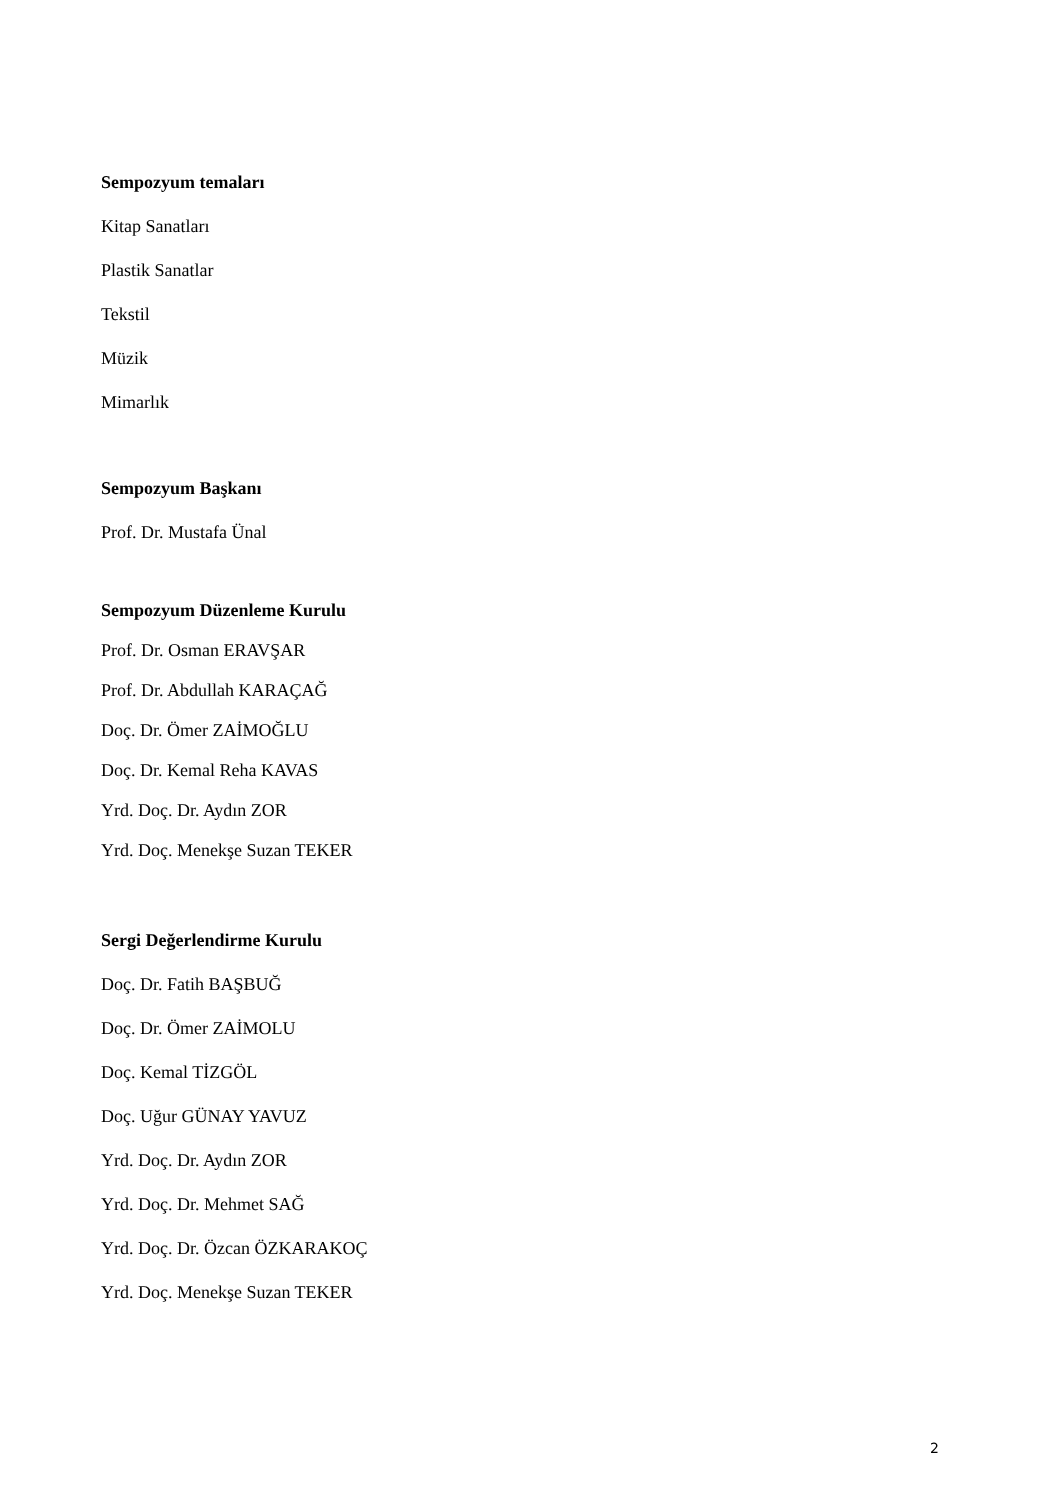Sempozyum temaları
Kitap Sanatları
Plastik Sanatlar
Tekstil
Müzik
Mimarlık
Sempozyum Başkanı
Prof. Dr. Mustafa Ünal
Sempozyum Düzenleme Kurulu
Prof. Dr. Osman ERAVŞAR
Prof. Dr. Abdullah KARAÇAĞ
Doç. Dr. Ömer ZAİMOĞLU
Doç. Dr. Kemal Reha KAVAS
Yrd. Doç. Dr. Aydın ZOR
Yrd. Doç. Menekşe Suzan TEKER
Sergi Değerlendirme Kurulu
Doç. Dr. Fatih BAŞBUĞ
Doç. Dr. Ömer ZAİMOLU
Doç. Kemal TİZGÖL
Doç. Uğur GÜNAY YAVUZ
Yrd. Doç. Dr. Aydın ZOR
Yrd. Doç. Dr. Mehmet SAĞ
Yrd. Doç. Dr. Özcan ÖZKARAKOÇ
Yrd. Doç. Menekşe Suzan TEKER
2